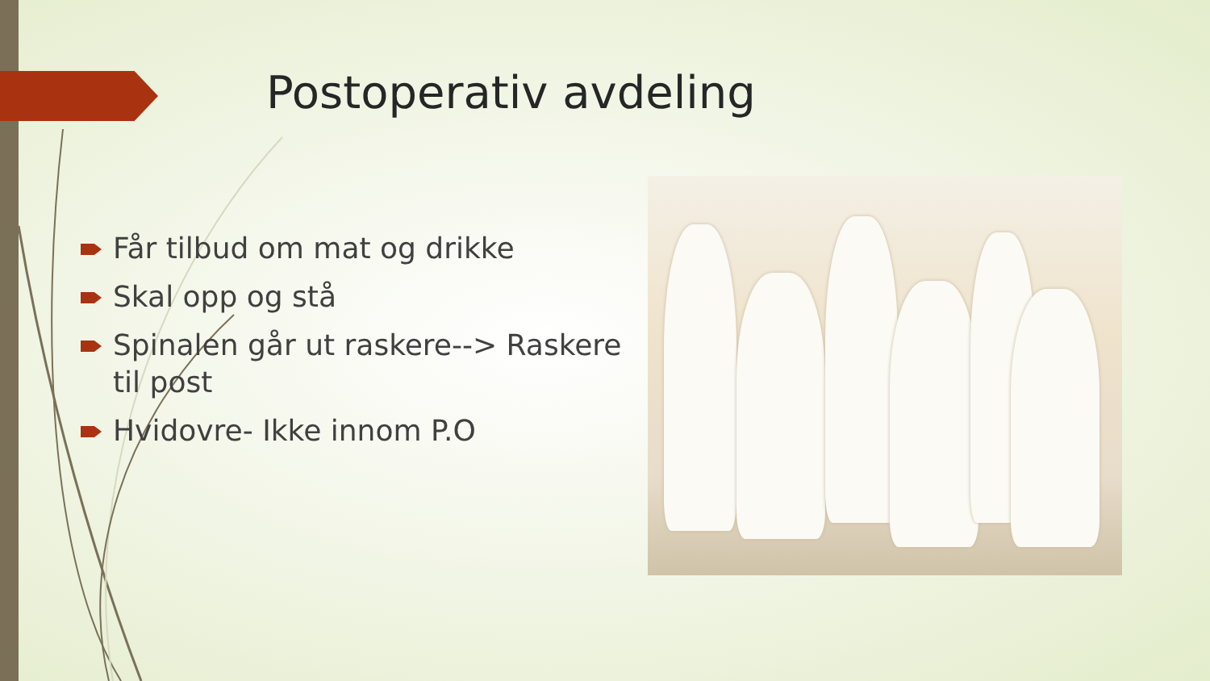Postoperativ avdeling
Får tilbud om mat og drikke
Skal opp og stå
Spinalen går ut raskere--> Raskere til post
Hvidovre- Ikke innom P.O